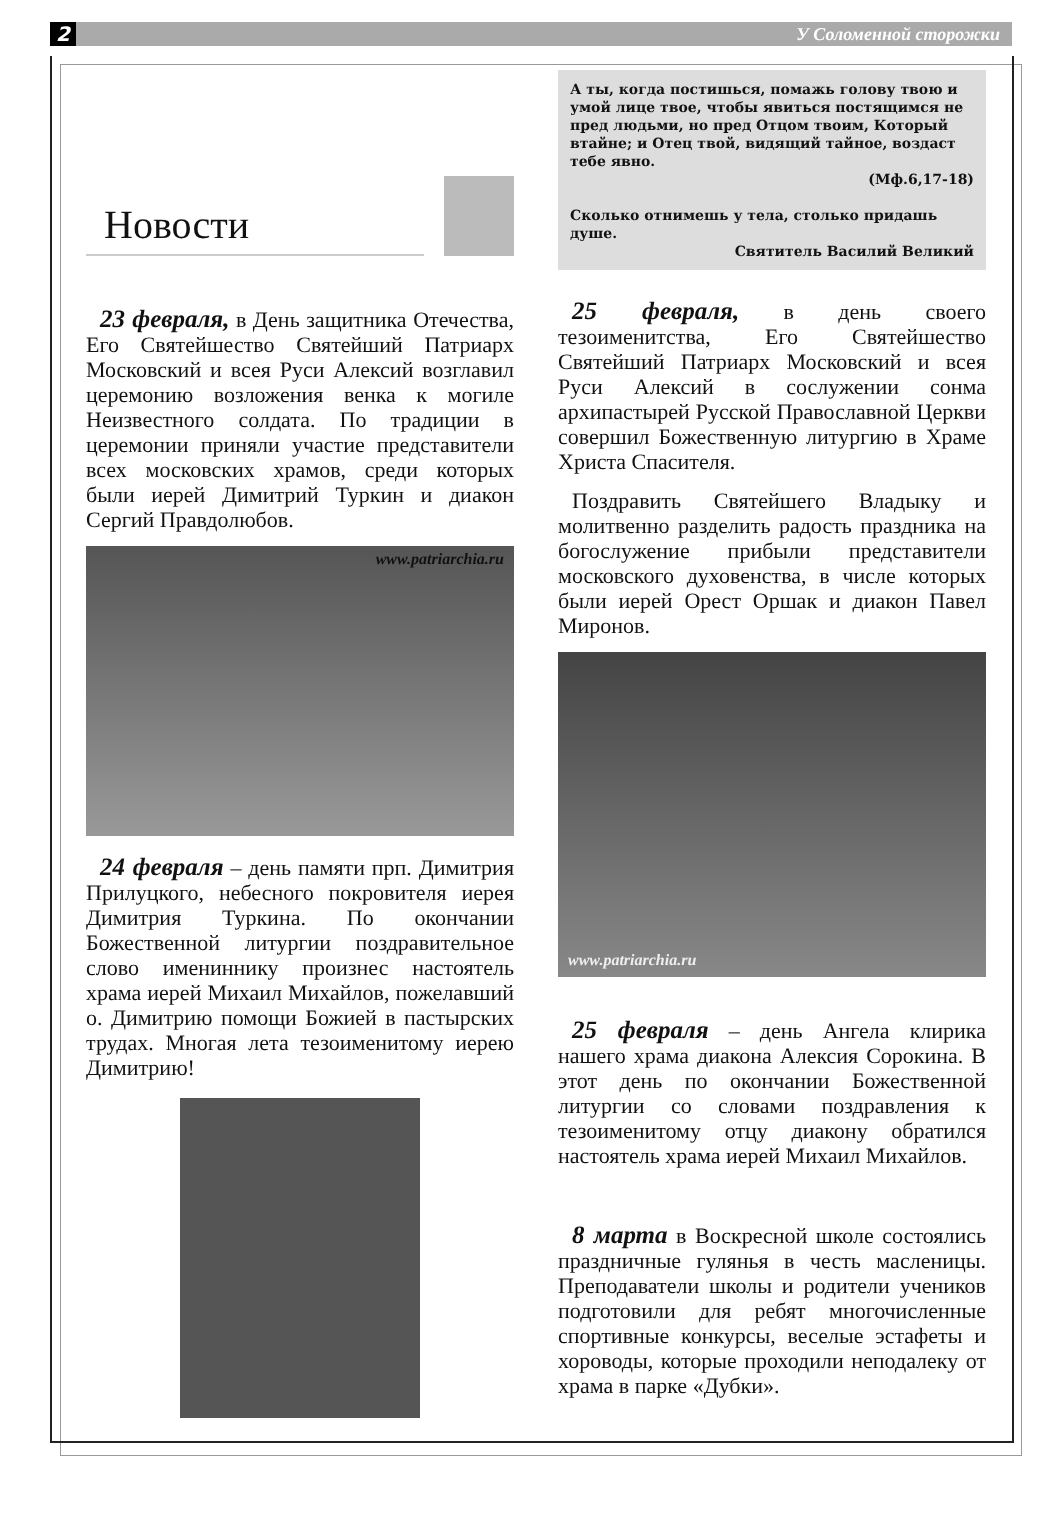2 У Соломенной сторожки
Новости
23 февраля, в День защитника Отечества, Его Святейшество Святейший Патриарх Московский и всея Руси Алексий возглавил церемонию возложения венка к могиле Неизвестного солдата. По традиции в церемонии приняли участие представители всех московских храмов, среди которых были иерей Димитрий Туркин и диакон Сергий Правдолюбов.
www.patriarchia.ru
24 февраля – день памяти прп. Димитрия Прилуцкого, небесного покровителя иерея Димитрия Туркина. По окончании Божественной литургии поздравительное слово имениннику произнес настоятель храма иерей Михаил Михайлов, пожелавший о. Димитрию помощи Божией в пастырских трудах. Многая лета тезоименитому иерею Димитрию!
А ты, когда постишься, помажь голову твою и умой лице твое, чтобы явиться постящимся не пред людьми, но пред Отцом твоим, Который втайне; и Отец твой, видящий тайное, воздаст тебе явно.
(Мф.6,17-18)
Сколько отнимешь у тела, столько придашь душе.
Святитель Василий Великий
25 февраля, в день своего тезоименитства, Его Святейшество Святейший Патриарх Московский и всея Руси Алексий в сослужении сонма архипастырей Русской Православной Церкви совершил Божественную литургию в Храме Христа Спасителя.
Поздравить Святейшего Владыку и молитвенно разделить радость праздника на богослужение прибыли представители московского духовенства, в числе которых были иерей Орест Оршак и диакон Павел Миронов.
www.patriarchia.ru
25 февраля – день Ангела клирика нашего храма диакона Алексия Сорокина. В этот день по окончании Божественной литургии со словами поздравления к тезоименитому отцу диакону обратился настоятель храма иерей Михаил Михайлов.
8 марта в Воскресной школе состоялись праздничные гулянья в честь масленицы. Преподаватели школы и родители учеников подготовили для ребят многочисленные спортивные конкурсы, веселые эстафеты и хороводы, которые проходили неподалеку от храма в парке «Дубки».